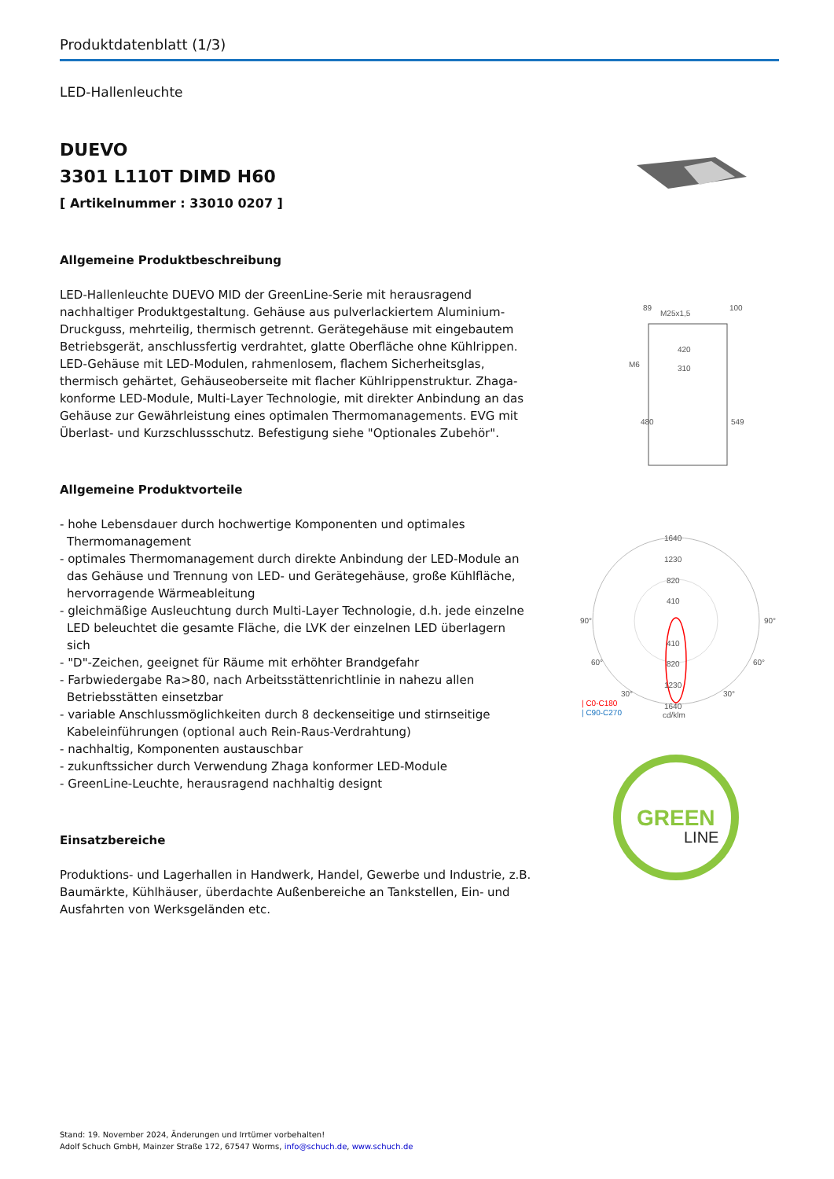Produktdatenblatt (1/3)
LED-Hallenleuchte
DUEVO
3301 L110T DIMD H60
[ Artikelnummer : 33010 0207 ]
Allgemeine Produktbeschreibung
LED-Hallenleuchte DUEVO MID der GreenLine-Serie mit herausragend nachhaltiger Produktgestaltung. Gehäuse aus pulverlackiertem Aluminium-Druckguss, mehrteilig, thermisch getrennt. Gerätegehäuse mit eingebautem Betriebsgerät, anschlussfertig verdrahtet, glatte Oberfläche ohne Kühlrippen. LED-Gehäuse mit LED-Modulen, rahmenlosem, flachem Sicherheitsglas, thermisch gehärtet, Gehäuseoberseite mit flacher Kühlrippenstruktur. Zhaga-konforme LED-Module, Multi-Layer Technologie, mit direkter Anbindung an das Gehäuse zur Gewährleistung eines optimalen Thermomanagements. EVG mit Überlast- und Kurzschlussschutz. Befestigung siehe "Optionales Zubehör".
Allgemeine Produktvorteile
- hohe Lebensdauer durch hochwertige Komponenten und optimales Thermomanagement
- optimales Thermomanagement durch direkte Anbindung der LED-Module an das Gehäuse und Trennung von LED- und Gerätegehäuse, große Kühlfläche, hervorragende Wärmeableitung
- gleichmäßige Ausleuchtung durch Multi-Layer Technologie, d.h. jede einzelne LED beleuchtet die gesamte Fläche, die LVK der einzelnen LED überlagern sich
- "D"-Zeichen, geeignet für Räume mit erhöhter Brandgefahr
- Farbwiedergabe Ra>80, nach Arbeitsstättenrichtlinie in nahezu allen Betriebsstätten einsetzbar
- variable Anschlussmöglichkeiten durch 8 deckenseitige und stirnseitige Kabeleinführungen (optional auch Rein-Raus-Verdrahtung)
- nachhaltig, Komponenten austauschbar
- zukunftssicher durch Verwendung Zhaga konformer LED-Module
- GreenLine-Leuchte, herausragend nachhaltig designt
Einsatzbereiche
Produktions- und Lagerhallen in Handwerk, Handel, Gewerbe und Industrie, z.B. Baumärkte, Kühlhäuser, überdachte Außenbereiche an Tankstellen, Ein- und Ausfahrten von Werksgeländen etc.
M25x1,5
420
310
M6
480
549
89
100
1640
1230
820
410
410
820
1230
1640
90°
90°
60°
60°
30°
30°
| C0-C180
| C90-C270
cd/klm
GREEN
LINE
Stand: 19. November 2024, Änderungen und Irrtümer vorbehalten!
Adolf Schuch GmbH, Mainzer Straße 172, 67547 Worms, info@schuch.de, www.schuch.de